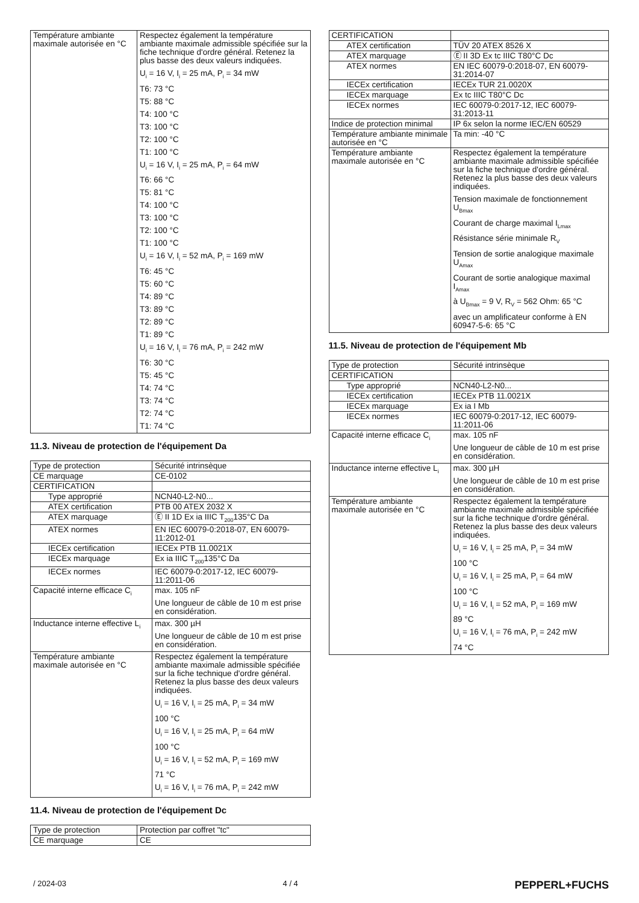| Température ambiante maximale autorisée en °C | Respectez également la température ambiante maximale admissible spécifiée sur la fiche technique d'ordre général. Retenez la plus basse des deux valeurs indiquées. U<sub>i</sub> = 16 V, I<sub>i</sub> = 25 mA, P<sub>i</sub> = 34 mW T6: 73 °C T5: 88 °C T4: 100 °C T3: 100 °C T2: 100 °C T1: 100 °C U<sub>i</sub> = 16 V, I<sub>i</sub> = 25 mA, P<sub>i</sub> = 64 mW T6: 66 °C T5: 81 °C T4: 100 °C T3: 100 °C T2: 100 °C T1: 100 °C U<sub>i</sub> = 16 V, I<sub>i</sub> = 52 mA, P<sub>i</sub> = 169 mW T6: 45 °C T5: 60 °C T4: 89 °C T3: 89 °C T2: 89 °C T1: 89 °C U<sub>i</sub> = 16 V, I<sub>i</sub> = 76 mA, P<sub>i</sub> = 242 mW T6: 30 °C T5: 45 °C T4: 74 °C T3: 74 °C T2: 74 °C T1: 74 °C |
11.3. Niveau de protection de l'équipement Da
| Type de protection | Sécurité intrinsèque |
| CE marquage | CE-0102 |
| CERTIFICATION | |
| Type approprié | NCN40-L2-N0... |
| ATEX certification | PTB 00 ATEX 2032 X |
| ATEX marquage | Ⓔ II 1D Ex ia IIIC T<sub>200</sub>135°C Da |
| ATEX normes | EN IEC 60079-0:2018-07, EN 60079-11:2012-01 |
| IECEx certification | IECEx PTB 11.0021X |
| IECEx marquage | Ex ia IIIC T<sub>200</sub>135°C Da |
| IECEx normes | IEC 60079-0:2017-12, IEC 60079-11:2011-06 |
| Capacité interne efficace C<sub>i</sub> | max. 105 nF Une longueur de câble de 10 m est prise en considération. |
| Inductance interne effective L<sub>i</sub> | max. 300 µH Une longueur de câble de 10 m est prise en considération. |
| Température ambiante maximale autorisée en °C | Respectez également la température ambiante maximale admissible spécifiée sur la fiche technique d'ordre général. Retenez la plus basse des deux valeurs indiquées. U<sub>i</sub> = 16 V, I<sub>i</sub> = 25 mA, P<sub>i</sub> = 34 mW 100 °C U<sub>i</sub> = 16 V, I<sub>i</sub> = 25 mA, P<sub>i</sub> = 64 mW 100 °C U<sub>i</sub> = 16 V, I<sub>i</sub> = 52 mA, P<sub>i</sub> = 169 mW 71 °C U<sub>i</sub> = 16 V, I<sub>i</sub> = 76 mA, P<sub>i</sub> = 242 mW |
11.4. Niveau de protection de l'équipement Dc
| Type de protection | Protection par coffret "tc" |
| CE marquage | CE |
| CERTIFICATION | |
| ATEX certification | TÜV 20 ATEX 8526 X |
| ATEX marquage | Ⓔ II 3D Ex tc IIIC T80°C Dc |
| ATEX normes | EN IEC 60079-0:2018-07, EN 60079-31:2014-07 |
| IECEx certification | IECEx TUR 21.0020X |
| IECEx marquage | Ex tc IIIC T80°C Dc |
| IECEx normes | IEC 60079-0:2017-12, IEC 60079-31:2013-11 |
| Indice de protection minimal | IP 6x selon la norme IEC/EN 60529 |
| Température ambiante minimale autorisée en °C | Ta min: -40 °C |
| Température ambiante maximale autorisée en °C | Respectez également la température ambiante maximale admissible spécifiée sur la fiche technique d'ordre général. Retenez la plus basse des deux valeurs indiquées. Tension maximale de fonctionnement U<sub>Bmax</sub> Courant de charge maximal I<sub>Lmax</sub> Résistance série minimale R<sub>V</sub> Tension de sortie analogique maximale U<sub>Amax</sub> Courant de sortie analogique maximal I<sub>Amax</sub> à U<sub>Bmax</sub> = 9 V, R<sub>V</sub> = 562 Ohm: 65 °C avec un amplificateur conforme à EN 60947-5-6: 65 °C |
11.5. Niveau de protection de l'équipement Mb
| Type de protection | Sécurité intrinsèque |
| CERTIFICATION | |
| Type approprié | NCN40-L2-N0... |
| IECEx certification | IECEx PTB 11.0021X |
| IECEx marquage | Ex ia I Mb |
| IECEx normes | IEC 60079-0:2017-12, IEC 60079-11:2011-06 |
| Capacité interne efficace C<sub>i</sub> | max. 105 nF Une longueur de câble de 10 m est prise en considération. |
| Inductance interne effective L<sub>i</sub> | max. 300 µH Une longueur de câble de 10 m est prise en considération. |
| Température ambiante maximale autorisée en °C | Respectez également la température ambiante maximale admissible spécifiée sur la fiche technique d'ordre général. Retenez la plus basse des deux valeurs indiquées. U<sub>i</sub> = 16 V, I<sub>i</sub> = 25 mA, P<sub>i</sub> = 34 mW 100 °C U<sub>i</sub> = 16 V, I<sub>i</sub> = 25 mA, P<sub>i</sub> = 64 mW 100 °C U<sub>i</sub> = 16 V, I<sub>i</sub> = 52 mA, P<sub>i</sub> = 169 mW 89 °C U<sub>i</sub> = 16 V, I<sub>i</sub> = 76 mA, P<sub>i</sub> = 242 mW 74 °C |
/ 2024-03 4 / 4 PEPPERL+FUCHS